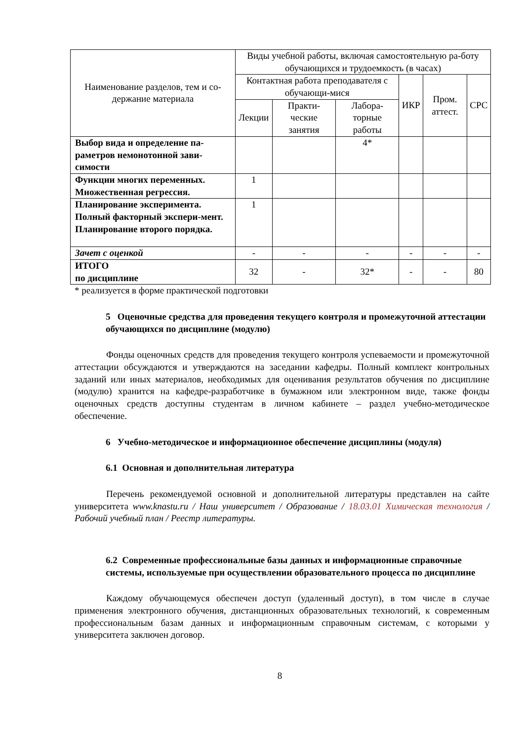| Наименование разделов, тем и со-держание материала | Виды учебной работы, включая самостоятельную ра-боту обучающихся и трудоемкость (в часах) | | | | | |
| --- | --- | --- | --- | --- | --- | --- |
| | Контактная работа преподавателя с обучающи-мися | | | ИКР | Пром. аттест. | СРС |
| | Лекции | Практи-ческие занятия | Лабора-торные работы | | | |
| Выбор вида и определение па-раметров немонотонной зави-симости | | | 4* | | | |
| Функции многих переменных. Множественная регрессия. | 1 | | | | | |
| Планирование эксперимента. Полный факторный экспери-мент. Планирование второго порядка. | 1 | | | | | |
| Зачет с оценкой | - | - | - | - | - | - |
| ИТОГО по дисциплине | 32 | - | 32* | - | - | 80 |
* реализуется в форме практической подготовки
5 Оценочные средства для проведения текущего контроля и промежуточной аттестации обучающихся по дисциплине (модулю)
Фонды оценочных средств для проведения текущего контроля успеваемости и промежуточной аттестации обсуждаются и утверждаются на заседании кафедры. Полный комплект контрольных заданий или иных материалов, необходимых для оценивания результатов обучения по дисциплине (модулю) хранится на кафедре-разработчике в бумажном или электронном виде, также фонды оценочных средств доступны студентам в личном кабинете – раздел учебно-методическое обеспечение.
6 Учебно-методическое и информационное обеспечение дисциплины (модуля)
6.1 Основная и дополнительная литература
Перечень рекомендуемой основной и дополнительной литературы представлен на сайте университета www.knastu.ru / Наш университет / Образование / 18.03.01 Химическая технология / Рабочий учебный план / Реестр литературы.
6.2 Современные профессиональные базы данных и информационные справочные системы, используемые при осуществлении образовательного процесса по дисциплине
Каждому обучающемуся обеспечен доступ (удаленный доступ), в том числе в случае применения электронного обучения, дистанционных образовательных технологий, к современным профессиональным базам данных и информационным справочным системам, с которыми у университета заключен договор.
8